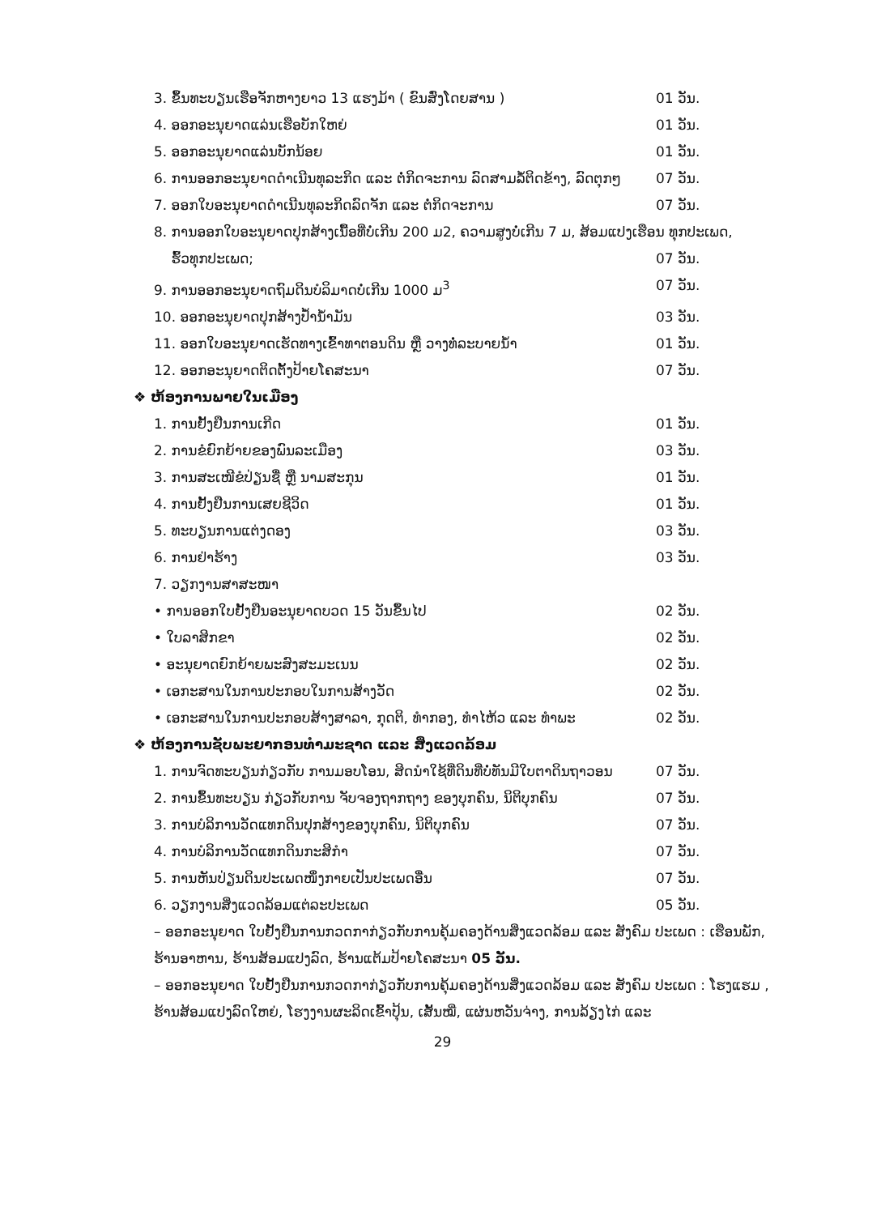3. ຂຶ້ນທະບຽນເຮືອຈັກຫາງຍາວ 13 ແຮງມ້າ ( ຂົນສົ່ງໂດຍສານ ) 01 ວັນ.
4. ອອກອະນຸຍາດແລ່ນເຮືອບັກໃຫຍ່ 01 ວັນ.
5. ອອກອະນຸຍາດແລ່ນບັກນ້ອຍ 01 ວັນ.
6. ການອອກອະນຸຍາດດຳເນີນທຸລະກິດ ແລະ ຕໍ່ກິດຈະການ ລົດສາມລໍ້ຕິດຂ້າງ, ລົດຕຸກໆ 07 ວັນ.
7. ອອກໃບອະນຸຍາດດຳເນີນທຸລະກິດລົດຈັກ ແລະ ຕໍ່ກິດຈະການ 07 ວັນ.
8. ການອອກໃບອະນຸຍາດປຸກສ້າງເນື້ອທີ່ບໍ່ເກີນ 200 ມ2, ຄວາມສູງບໍ່ເກີນ 7 ມ, ສ້ອມແປງເຮືອນ ທຸກປະເພດ,
ຮົ້ວທຸກປະເພດ; 07 ວັນ.
9. ການອອກອະນຸຍາດຖົມດິນບໍລິມາດບໍ່ເກີນ 1000 ມ<sup>3</sup> 07 ວັນ.
10. ອອກອະນຸຍາດປຸກສ້າງປ້ຳນ້ຳມັນ 03 ວັນ.
11. ອອກໃບອະນຸຍາດເຮັດທາງເຂົ້າທາຕອນດິນ ຫຼື ວາງທໍ່ລະບາຍນ້ຳ 01 ວັນ.
12. ອອກອະນຸຍາດຕິດຕັ້ງປ້າຍໂຄສະນາ 07 ວັນ.
❖ ຫ້ອງການພາຍໃນເມືອງ
1. ການຢັ້ງຢືນການເກີດ 01 ວັນ.
2. ການຂໍຍົກຍ້າຍຂອງພົນລະເມືອງ 03 ວັນ.
3. ການສະເໜີຂໍປ່ຽນຊື່ ຫຼື ນາມສະກຸນ 01 ວັນ.
4. ການຢັ້ງຢືນການເສຍຊີວິດ 01 ວັນ.
5. ທະບຽນການແຕ່ງດອງ 03 ວັນ.
6. ການຢ່າຮ້າງ 03 ວັນ.
7. ວຽກງານສາສະໜາ
• ການອອກໃບຢັ້ງຢືນອະນຸຍາດບວດ 15 ວັນຂຶ້ນໄປ 02 ວັນ.
• ໃບລາສິກຂາ 02 ວັນ.
• ອະນຸຍາດຍົກຍ້າຍພະສົງສະມະເນນ 02 ວັນ.
• ເອກະສານໃນການປະກອບໃນການສ້າງວັດ 02 ວັນ.
• ເອກະສານໃນການປະກອບສ້າງສາລາ, ກຸດຕິ, ທໍາກອງ, ທໍາໄຫ້ວ ແລະ ທໍາພະ 02 ວັນ.
❖ ຫ້ອງການຊັບພະຍາກອນທໍາມະຊາດ ແລະ ສິ່ງແວດລ້ອມ
1. ການຈົດທະບຽນກ່ຽວກັບ ການມອບໂອນ, ສິດນຳໃຊ້ທີ່ດິນທີ່ບໍ່ທັນມີໃບຕາດິນຖາວອນ 07 ວັນ.
2. ການຂຶ້ນທະບຽນ ກ່ຽວກັບການ ຈັບຈອງຖາກຖາງ ຂອງບຸກຄົນ, ນິຕິບຸກຄົນ 07 ວັນ.
3. ການບໍລິການວັດແທກດິນປຸກສ້າງຂອງບຸກຄົນ, ນິຕິບຸກຄົນ 07 ວັນ.
4. ການບໍລິການວັດແທກດິນກະສິກຳ 07 ວັນ.
5. ການຫັນປ່ຽນດິນປະເພດໜຶ່ງກາຍເປັນປະເພດອື່ນ 07 ວັນ.
6. ວຽກງານສິ່ງແວດລ້ອມແຕ່ລະປະເພດ 05 ວັນ.
– ອອກອະນຸຍາດ ໃບຢັ້ງຢືນການກວດກາກ່ຽວກັບການຄຸ້ມຄອງດ້ານສິ່ງແວດລ້ອມ ແລະ ສັງຄົມ ປະເພດ : ເຮືອນພັກ, ຮ້ານອາຫານ, ຮ້ານສ້ອມແປງລົດ, ຮ້ານແຕ້ມປ້າຍໂຄສະນາ 05 ວັນ.
– ອອກອະນຸຍາດ ໃບຢັ້ງຢືນການກວດກາກ່ຽວກັບການຄຸ້ມຄອງດ້ານສິ່ງແວດລ້ອມ ແລະ ສັງຄົມ ປະເພດ : ໂຮງແຮມ , ຮ້ານສ້ອມແປງລົດໃຫຍ່, ໂຮງງານຜະລິດເຂົ້າປຸ້ນ, ເສັ້ນໝີ່, ແຜ່ນຫວັນຈ່າງ, ການລ້ຽງໄກ່ ແລະ
29